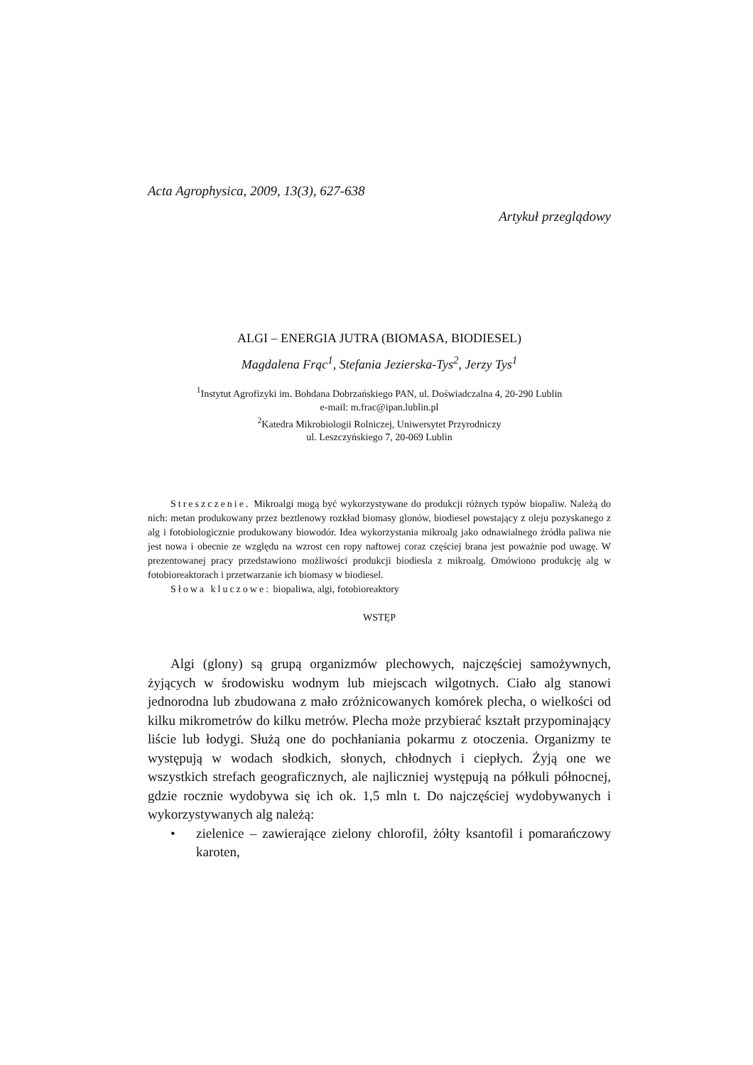Acta Agrophysica, 2009, 13(3), 627-638
Artykuł przeglądowy
ALGI – ENERGIA JUTRA (BIOMASA, BIODIESEL)
Magdalena Frąc<sup>1</sup>, Stefania Jezierska-Tys<sup>2</sup>, Jerzy Tys<sup>1</sup>
<sup>1</sup> Instytut Agrofizyki im. Bohdana Dobrzańskiego PAN, ul. Doświadczalna 4, 20-290 Lublin
e-mail: m.frac@ipan.lublin.pl
<sup>2</sup> Katedra Mikrobiologii Rolniczej, Uniwersytet Przyrodniczy
ul. Leszczyńskiego 7, 20-069 Lublin
Streszczenie. Mikroalgi mogą być wykorzystywane do produkcji różnych typów biopaliw. Należą do nich: metan produkowany przez beztlenowy rozkład biomasy glonów, biodiesel powstający z oleju pozyskanego z alg i fotobiologicznie produkowany biowodór. Idea wykorzystania mikroalg jako odnawialnego źródła paliwa nie jest nowa i obecnie ze względu na wzrost cen ropy naftowej coraz częściej brana jest poważnie pod uwagę. W prezentowanej pracy przedstawiono możliwości produkcji biodiesla z mikroalg. Omówiono produkcję alg w fotobioreaktorach i przetwarzanie ich biomasy w biodiesel.
Słowa kluczowe: biopaliwa, algi, fotobioreaktory
WSTĘP
Algi (glony) są grupą organizmów plechowych, najczęściej samożywnych, żyjących w środowisku wodnym lub miejscach wilgotnych. Ciało alg stanowi jednorodna lub zbudowana z mało zróżnicowanych komórek plecha, o wielkości od kilku mikrometrów do kilku metrów. Plecha może przybierać kształt przypominający liście lub łodygi. Służą one do pochłaniania pokarmu z otoczenia. Organizmy te występują w wodach słodkich, słonych, chłodnych i ciepłych. Żyją one we wszystkich strefach geograficznych, ale najliczniej występują na półkuli północnej, gdzie rocznie wydobywa się ich ok. 1,5 mln t. Do najczęściej wydobywanych i wykorzystywanych alg należą:
• zielenice – zawierające zielony chlorofil, żółty ksantofil i pomarańczowy karoten,